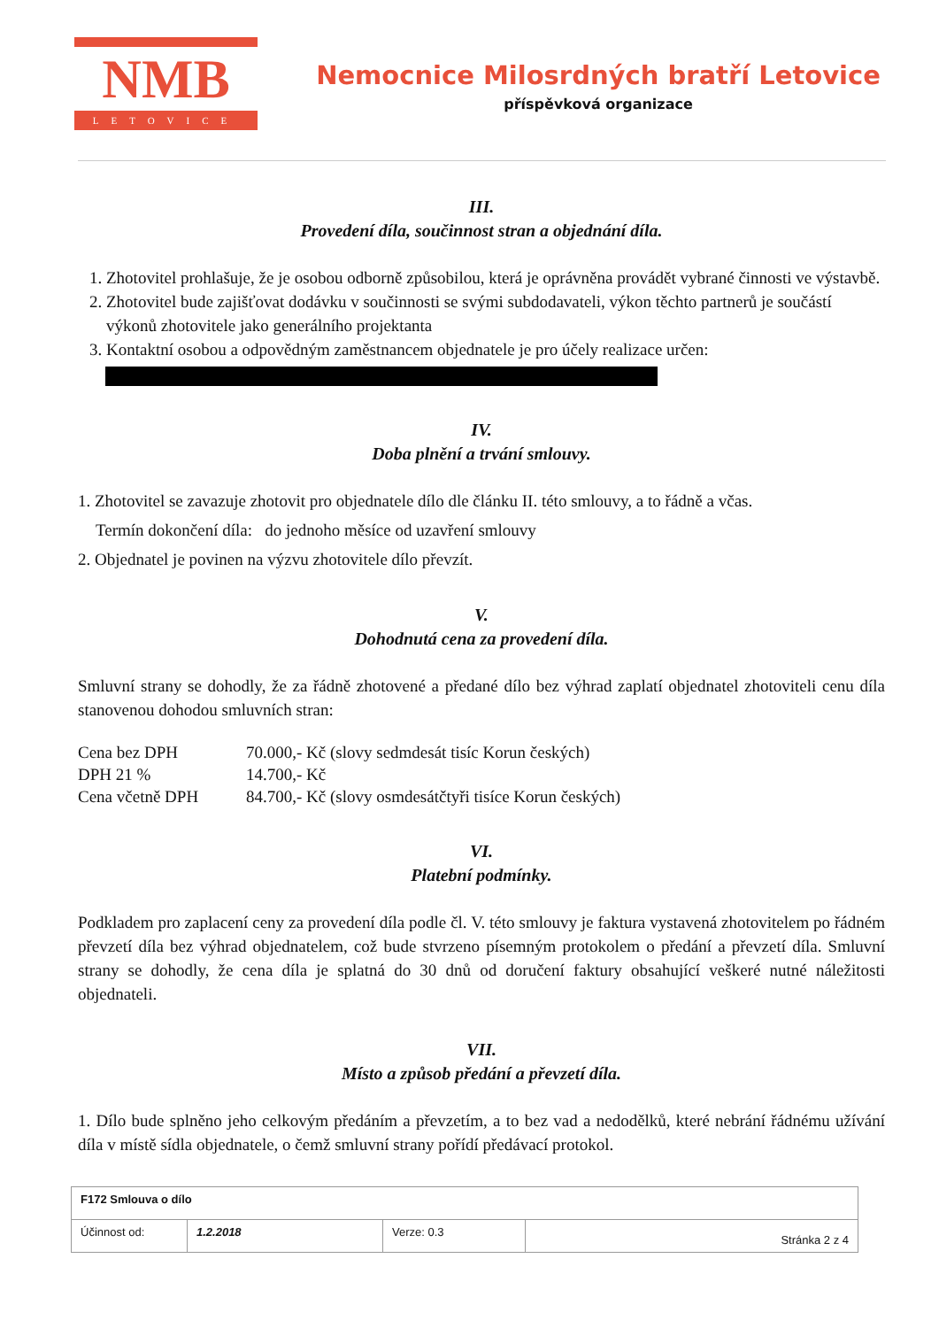NMB
LETOVICE
Nemocnice Milosrdných bratří Letovice
příspěvková organizace
III.
Provedení díla, součinnost stran a objednání díla.
1. Zhotovitel prohlašuje, že je osobou odborně způsobilou, která je oprávněna provádět vybrané činnosti ve výstavbě.
2. Zhotovitel bude zajišťovat dodávku v součinnosti se svými subdodavateli, výkon těchto partnerů je součástí výkonů zhotovitele jako generálního projektanta
3. Kontaktní osobou a odpovědným zaměstnancem objednatele je pro účely realizace určen:
IV.
Doba plnění a trvání smlouvy.
1. Zhotovitel se zavazuje zhotovit pro objednatele dílo dle článku II. této smlouvy, a to řádně a včas.
Termín dokončení díla: do jednoho měsíce od uzavření smlouvy
2. Objednatel je povinen na výzvu zhotovitele dílo převzít.
V.
Dohodnutá cena za provedení díla.
Smluvní strany se dohodly, že za řádně zhotovené a předané dílo bez výhrad zaplatí objednatel zhotoviteli cenu díla stanovenou dohodou smluvních stran:
| Cena bez DPH | 70.000,- Kč (slovy sedmdesát tisíc Korun českých) |
| DPH 21 % | 14.700,- Kč |
| Cena včetně DPH | 84.700,- Kč (slovy osmdesátčtyři tisíce Korun českých) |
VI.
Platební podmínky.
Podkladem pro zaplacení ceny za provedení díla podle čl. V. této smlouvy je faktura vystavená zhotovitelem po řádném převzetí díla bez výhrad objednatelem, což bude stvrzeno písemným protokolem o předání a převzetí díla. Smluvní strany se dohodly, že cena díla je splatná do 30 dnů od doručení faktury obsahující veškeré nutné náležitosti objednateli.
VII.
Místo a způsob předání a převzetí díla.
1. Dílo bude splněno jeho celkovým předáním a převzetím, a to bez vad a nedodělků, které nebrání řádnému užívání díla v místě sídla objednatele, o čemž smluvní strany pořídí předávací protokol.
| F172 Smlouva o dílo | | | |
| Účinnost od: | 1.2.2018 | Verze: 0.3 | Stránka 2 z 4 |